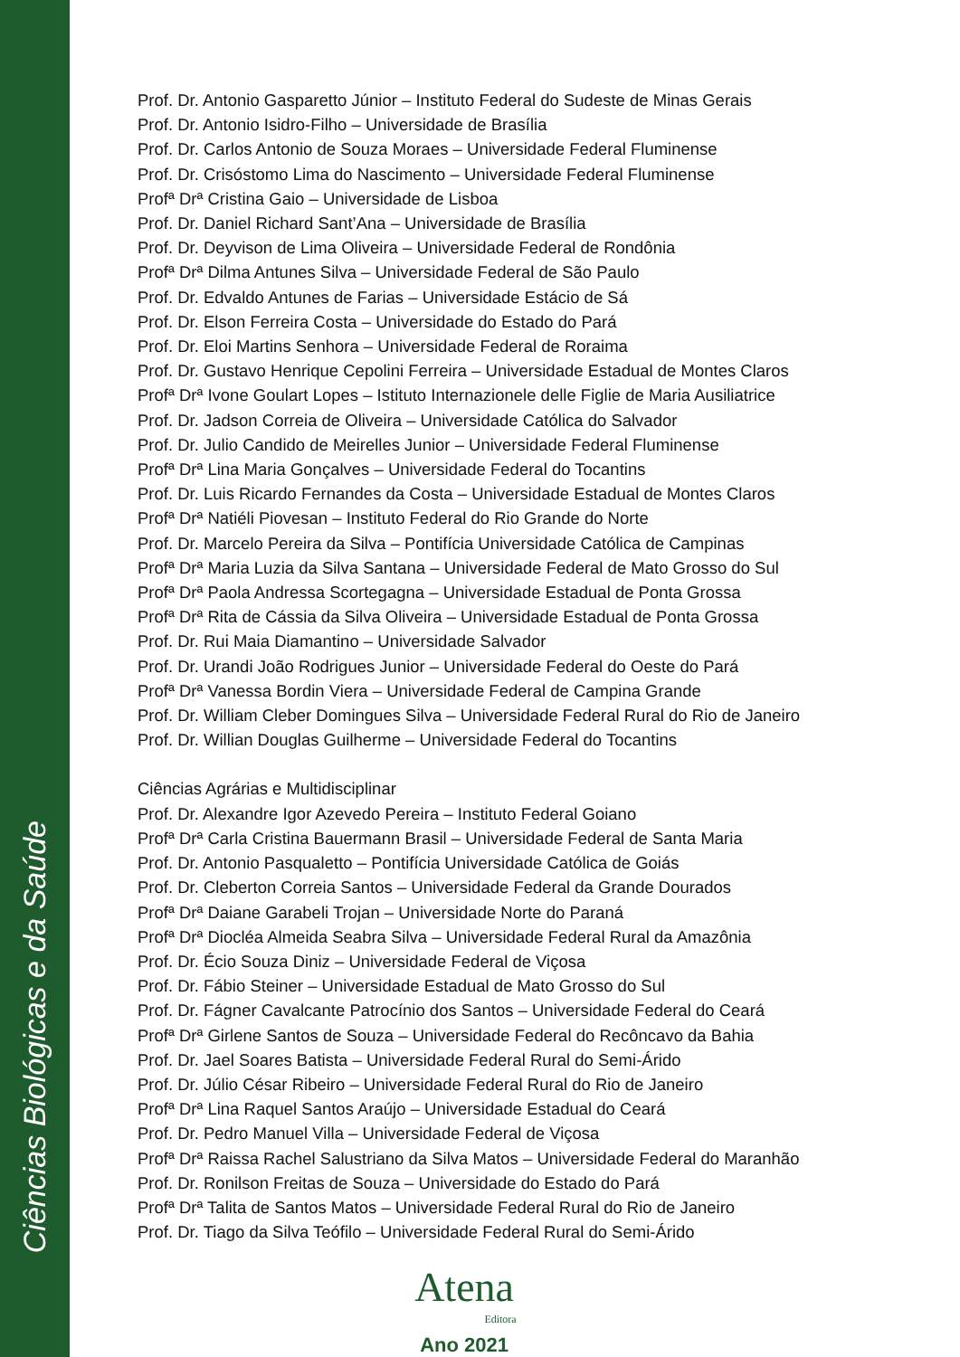Ciências Biológicas e da Saúde
Prof. Dr. Antonio Gasparetto Júnior – Instituto Federal do Sudeste de Minas Gerais
Prof. Dr. Antonio Isidro-Filho – Universidade de Brasília
Prof. Dr. Carlos Antonio de Souza Moraes – Universidade Federal Fluminense
Prof. Dr. Crisóstomo Lima do Nascimento – Universidade Federal Fluminense
Profª Drª Cristina Gaio – Universidade de Lisboa
Prof. Dr. Daniel Richard Sant’Ana – Universidade de Brasília
Prof. Dr. Deyvison de Lima Oliveira – Universidade Federal de Rondônia
Profª Drª Dilma Antunes Silva – Universidade Federal de São Paulo
Prof. Dr. Edvaldo Antunes de Farias – Universidade Estácio de Sá
Prof. Dr. Elson Ferreira Costa – Universidade do Estado do Pará
Prof. Dr. Eloi Martins Senhora – Universidade Federal de Roraima
Prof. Dr. Gustavo Henrique Cepolini Ferreira – Universidade Estadual de Montes Claros
Profª Drª Ivone Goulart Lopes – Istituto Internazionele delle Figlie de Maria Ausiliatrice
Prof. Dr. Jadson Correia de Oliveira – Universidade Católica do Salvador
Prof. Dr. Julio Candido de Meirelles Junior – Universidade Federal Fluminense
Profª Drª Lina Maria Gonçalves – Universidade Federal do Tocantins
Prof. Dr. Luis Ricardo Fernandes da Costa – Universidade Estadual de Montes Claros
Profª Drª Natiéli Piovesan – Instituto Federal do Rio Grande do Norte
Prof. Dr. Marcelo Pereira da Silva – Pontifícia Universidade Católica de Campinas
Profª Drª Maria Luzia da Silva Santana – Universidade Federal de Mato Grosso do Sul
Profª Drª Paola Andressa Scortegagna – Universidade Estadual de Ponta Grossa
Profª Drª Rita de Cássia da Silva Oliveira – Universidade Estadual de Ponta Grossa
Prof. Dr. Rui Maia Diamantino – Universidade Salvador
Prof. Dr. Urandi João Rodrigues Junior – Universidade Federal do Oeste do Pará
Profª Drª Vanessa Bordin Viera – Universidade Federal de Campina Grande
Prof. Dr. William Cleber Domingues Silva – Universidade Federal Rural do Rio de Janeiro
Prof. Dr. Willian Douglas Guilherme – Universidade Federal do Tocantins
Ciências Agrárias e Multidisciplinar
Prof. Dr. Alexandre Igor Azevedo Pereira – Instituto Federal Goiano
Profª Drª Carla Cristina Bauermann Brasil – Universidade Federal de Santa Maria
Prof. Dr. Antonio Pasqualetto – Pontifícia Universidade Católica de Goiás
Prof. Dr. Cleberton Correia Santos – Universidade Federal da Grande Dourados
Profª Drª Daiane Garabeli Trojan – Universidade Norte do Paraná
Profª Drª Diocléa Almeida Seabra Silva – Universidade Federal Rural da Amazônia
Prof. Dr. Écio Souza Diniz – Universidade Federal de Viçosa
Prof. Dr. Fábio Steiner – Universidade Estadual de Mato Grosso do Sul
Prof. Dr. Fágner Cavalcante Patrocínio dos Santos – Universidade Federal do Ceará
Profª Drª Girlene Santos de Souza – Universidade Federal do Recôncavo da Bahia
Prof. Dr. Jael Soares Batista – Universidade Federal Rural do Semi-Árido
Prof. Dr. Júlio César Ribeiro – Universidade Federal Rural do Rio de Janeiro
Profª Drª Lina Raquel Santos Araújo – Universidade Estadual do Ceará
Prof. Dr. Pedro Manuel Villa – Universidade Federal de Viçosa
Profª Drª Raissa Rachel Salustriano da Silva Matos – Universidade Federal do Maranhão
Prof. Dr. Ronilson Freitas de Souza – Universidade do Estado do Pará
Profª Drª Talita de Santos Matos – Universidade Federal Rural do Rio de Janeiro
Prof. Dr. Tiago da Silva Teófilo – Universidade Federal Rural do Semi-Árido
Atena
Editora
Ano 2021